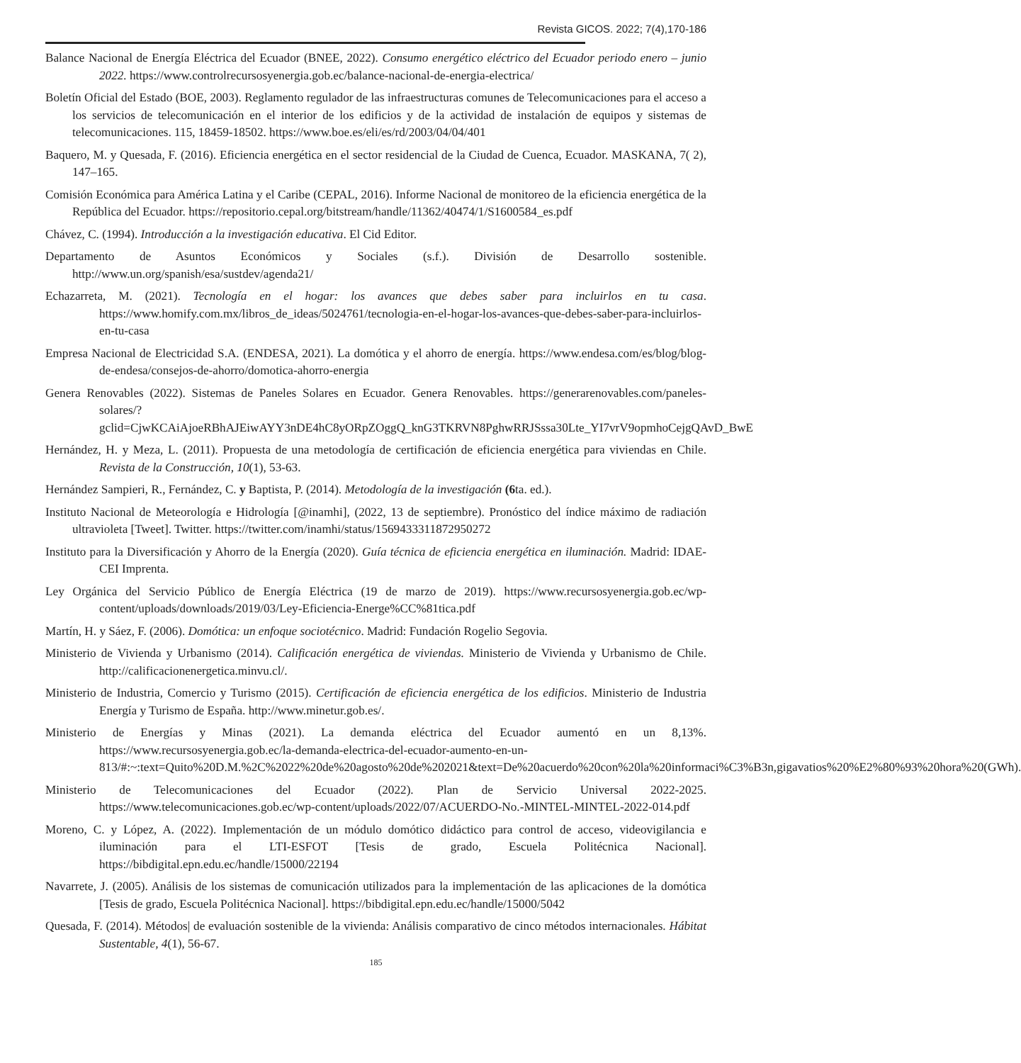Revista GICOS. 2022; 7(4),170-186
Balance Nacional de Energía Eléctrica del Ecuador (BNEE, 2022). Consumo energético eléctrico del Ecuador periodo enero – junio 2022. https://www.controlrecursosyenergia.gob.ec/balance-nacional-de-energia-electrica/
Boletín Oficial del Estado (BOE, 2003). Reglamento regulador de las infraestructuras comunes de Telecomunicaciones para el acceso a los servicios de telecomunicación en el interior de los edificios y de la actividad de instalación de equipos y sistemas de telecomunicaciones. 115, 18459-18502. https://www.boe.es/eli/es/rd/2003/04/04/401
Baquero, M. y Quesada, F. (2016). Eficiencia energética en el sector residencial de la Ciudad de Cuenca, Ecuador. MASKANA, 7( 2), 147–165.
Comisión Económica para América Latina y el Caribe (CEPAL, 2016). Informe Nacional de monitoreo de la eficiencia energética de la República del Ecuador. https://repositorio.cepal.org/bitstream/handle/11362/40474/1/S1600584_es.pdf
Chávez, C. (1994). Introducción a la investigación educativa. El Cid Editor.
Departamento de Asuntos Económicos y Sociales (s.f.). División de Desarrollo sostenible. http://www.un.org/spanish/esa/sustdev/agenda21/
Echazarreta, M. (2021). Tecnología en el hogar: los avances que debes saber para incluirlos en tu casa. https://www.homify.com.mx/libros_de_ideas/5024761/tecnologia-en-el-hogar-los-avances-que-debes-saber-para-incluirlos-en-tu-casa
Empresa Nacional de Electricidad S.A. (ENDESA, 2021). La domótica y el ahorro de energía. https://www.endesa.com/es/blog/blog-de-endesa/consejos-de-ahorro/domotica-ahorro-energia
Genera Renovables (2022). Sistemas de Paneles Solares en Ecuador. Genera Renovables. https://generarenovables.com/paneles-solares/?gclid=CjwKCAiAjoeRBhAJEiwAYY3nDE4hC8yORpZOggQ_knG3TKRVN8PghwRRJSssa30Lte_YI7vrV9opmhoCejgQAvD_BwE
Hernández, H. y Meza, L. (2011). Propuesta de una metodología de certificación de eficiencia energética para viviendas en Chile. Revista de la Construcción, 10(1), 53-63.
Hernández Sampieri, R., Fernández, C. y Baptista, P. (2014). Metodología de la investigación (6ta. ed.).
Instituto Nacional de Meteorología e Hidrología [@inamhi], (2022, 13 de septiembre). Pronóstico del índice máximo de radiación ultravioleta [Tweet]. Twitter. https://twitter.com/inamhi/status/1569433311872950272
Instituto para la Diversificación y Ahorro de la Energía (2020). Guía técnica de eficiencia energética en iluminación. Madrid: IDAE-CEI Imprenta.
Ley Orgánica del Servicio Público de Energía Eléctrica (19 de marzo de 2019). https://www.recursosyenergia.gob.ec/wp-content/uploads/downloads/2019/03/Ley-Eficiencia-Energe%CC%81tica.pdf
Martín, H. y Sáez, F. (2006). Domótica: un enfoque sociotécnico. Madrid: Fundación Rogelio Segovia.
Ministerio de Vivienda y Urbanismo (2014). Calificación energética de viviendas. Ministerio de Vivienda y Urbanismo de Chile. http://calificacionenergetica.minvu.cl/.
Ministerio de Industria, Comercio y Turismo (2015). Certificación de eficiencia energética de los edificios. Ministerio de Industria Energía y Turismo de España. http://www.minetur.gob.es/.
Ministerio de Energías y Minas (2021). La demanda eléctrica del Ecuador aumentó en un 8,13%. https://www.recursosyenergia.gob.ec/la-demanda-electrica-del-ecuador-aumento-en-un-813/#:~:text=Quito%20D.M.%2C%2022%20de%20agosto%20de%202021&text=De%20acuerdo%20con%20la%20informaci%C3%B3n,gigavatios%20%E2%80%93%20hora%20(GWh).
Ministerio de Telecomunicaciones del Ecuador (2022). Plan de Servicio Universal 2022-2025. https://www.telecomunicaciones.gob.ec/wp-content/uploads/2022/07/ACUERDO-No.-MINTEL-MINTEL-2022-014.pdf
Moreno, C. y López, A. (2022). Implementación de un módulo domótico didáctico para control de acceso, videovigilancia e iluminación para el LTI-ESFOT [Tesis de grado, Escuela Politécnica Nacional]. https://bibdigital.epn.edu.ec/handle/15000/22194
Navarrete, J. (2005). Análisis de los sistemas de comunicación utilizados para la implementación de las aplicaciones de la domótica [Tesis de grado, Escuela Politécnica Nacional]. https://bibdigital.epn.edu.ec/handle/15000/5042
Quesada, F. (2014). Métodos| de evaluación sostenible de la vivienda: Análisis comparativo de cinco métodos internacionales. Hábitat Sustentable, 4(1), 56-67.
185